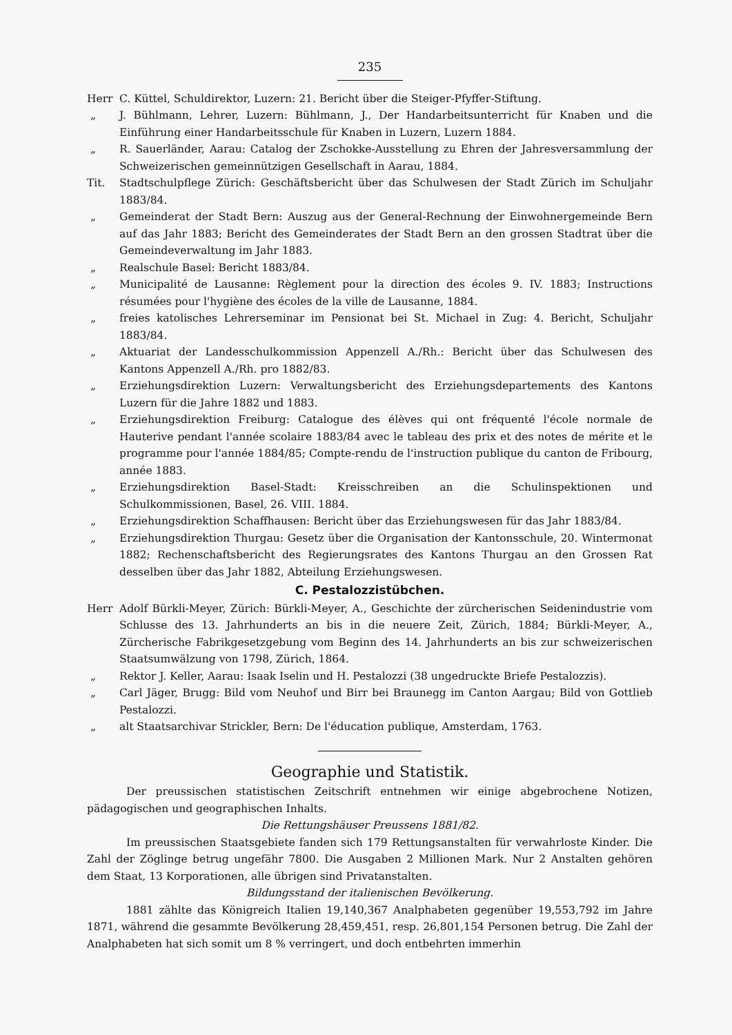235
Herr C. Küttel, Schuldirektor, Luzern: 21. Bericht über die Steiger-Pfyffer-Stiftung.
„ J. Bühlmann, Lehrer, Luzern: Bühlmann, J., Der Handarbeitsunterricht für Knaben und die Einführung einer Handarbeitsschule für Knaben in Luzern, Luzern 1884.
„ R. Sauerländer, Aarau: Catalog der Zschokke-Ausstellung zu Ehren der Jahresversammlung der Schweizerischen gemeinnützigen Gesellschaft in Aarau, 1884.
Tit. Stadtschulpflege Zürich: Geschäftsbericht über das Schulwesen der Stadt Zürich im Schuljahr 1883/84.
„ Gemeinderat der Stadt Bern: Auszug aus der General-Rechnung der Einwohnergemeinde Bern auf das Jahr 1883; Bericht des Gemeinderates der Stadt Bern an den grossen Stadtrat über die Gemeindeverwaltung im Jahr 1883.
„ Realschule Basel: Bericht 1883/84.
„ Municipalité de Lausanne: Règlement pour la direction des écoles 9. IV. 1883; Instructions résumées pour l'hygiène des écoles de la ville de Lausanne, 1884.
„ freies katolisches Lehrerseminar im Pensionat bei St. Michael in Zug: 4. Bericht, Schuljahr 1883/84.
„ Aktuariat der Landesschulkommission Appenzell A./Rh.: Bericht über das Schulwesen des Kantons Appenzell A./Rh. pro 1882/83.
„ Erziehungsdirektion Luzern: Verwaltungsbericht des Erziehungsdepartements des Kantons Luzern für die Jahre 1882 und 1883.
„ Erziehungsdirektion Freiburg: Catalogue des élèves qui ont fréquenté l'école normale de Hauterive pendant l'année scolaire 1883/84 avec le tableau des prix et des notes de mérite et le programme pour l'année 1884/85; Compte-rendu de l'instruction publique du canton de Fribourg, année 1883.
„ Erziehungsdirektion Basel-Stadt: Kreisschreiben an die Schulinspektionen und Schulkommissionen, Basel, 26. VIII. 1884.
„ Erziehungsdirektion Schaffhausen: Bericht über das Erziehungswesen für das Jahr 1883/84.
„ Erziehungsdirektion Thurgau: Gesetz über die Organisation der Kantonsschule, 20. Wintermonat 1882; Rechenschaftsbericht des Regierungsrates des Kantons Thurgau an den Grossen Rat desselben über das Jahr 1882, Abteilung Erziehungswesen.
C. Pestalozzistübchen.
Herr Adolf Bürkli-Meyer, Zürich: Bürkli-Meyer, A., Geschichte der zürcherischen Seidenindustrie vom Schlusse des 13. Jahrhunderts an bis in die neuere Zeit, Zürich, 1884; Bürkli-Meyer, A., Zürcherische Fabrikgesetzgebung vom Beginn des 14. Jahrhunderts an bis zur schweizerischen Staatsumwälzung von 1798, Zürich, 1864.
„ Rektor J. Keller, Aarau: Isaak Iselin und H. Pestalozzi (38 ungedruckte Briefe Pestalozzis).
„ Carl Jäger, Brugg: Bild vom Neuhof und Birr bei Braunegg im Canton Aargau; Bild von Gottlieb Pestalozzi.
„ alt Staatsarchivar Strickler, Bern: De l'éducation publique, Amsterdam, 1763.
Geographie und Statistik.
Der preussischen statistischen Zeitschrift entnehmen wir einige abgebrochene Notizen, pädagogischen und geographischen Inhalts.
Die Rettungshäuser Preussens 1881/82.
Im preussischen Staatsgebiete fanden sich 179 Rettungsanstalten für verwahrloste Kinder. Die Zahl der Zöglinge betrug ungefähr 7800. Die Ausgaben 2 Millionen Mark. Nur 2 Anstalten gehören dem Staat, 13 Korporationen, alle übrigen sind Privatanstalten.
Bildungsstand der italienischen Bevölkerung.
1881 zählte das Königreich Italien 19,140,367 Analphabeten gegenüber 19,553,792 im Jahre 1871, während die gesammte Bevölkerung 28,459,451, resp. 26,801,154 Personen betrug. Die Zahl der Analphabeten hat sich somit um 8 % verringert, und doch entbehrten immerhin